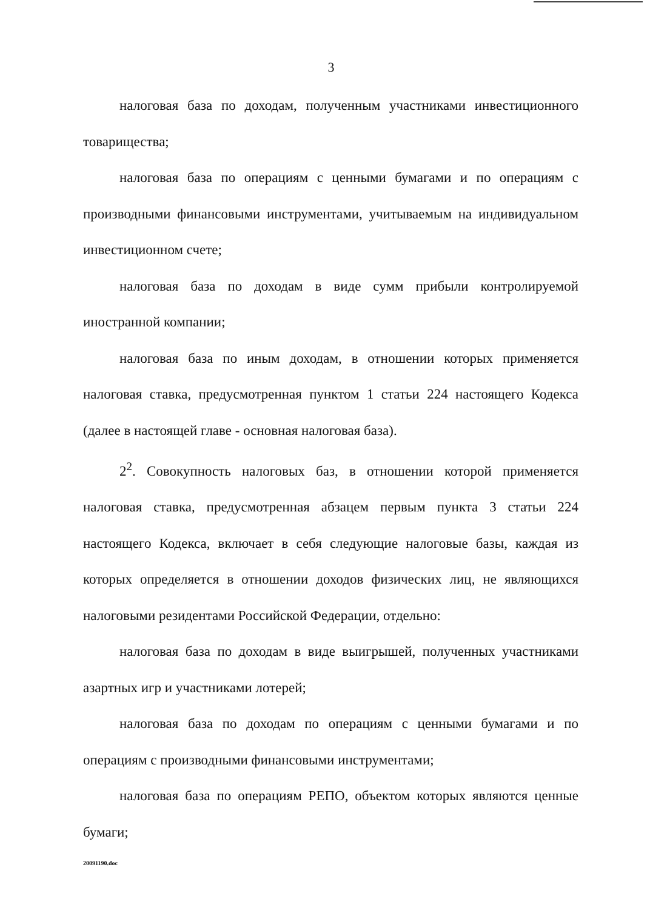3
налоговая база по доходам, полученным участниками инвестиционного товарищества;
налоговая база по операциям с ценными бумагами и по операциям с производными финансовыми инструментами, учитываемым на индивидуальном инвестиционном счете;
налоговая база по доходам в виде сумм прибыли контролируемой иностранной компании;
налоговая база по иным доходам, в отношении которых применяется налоговая ставка, предусмотренная пунктом 1 статьи 224 настоящего Кодекса (далее в настоящей главе - основная налоговая база).
2<sup>2</sup>. Совокупность налоговых баз, в отношении которой применяется налоговая ставка, предусмотренная абзацем первым пункта 3 статьи 224 настоящего Кодекса, включает в себя следующие налоговые базы, каждая из которых определяется в отношении доходов физических лиц, не являющихся налоговыми резидентами Российской Федерации, отдельно:
налоговая база по доходам в виде выигрышей, полученных участниками азартных игр и участниками лотерей;
налоговая база по доходам по операциям с ценными бумагами и по операциям с производными финансовыми инструментами;
налоговая база по операциям РЕПО, объектом которых являются ценные бумаги;
20091190.doc